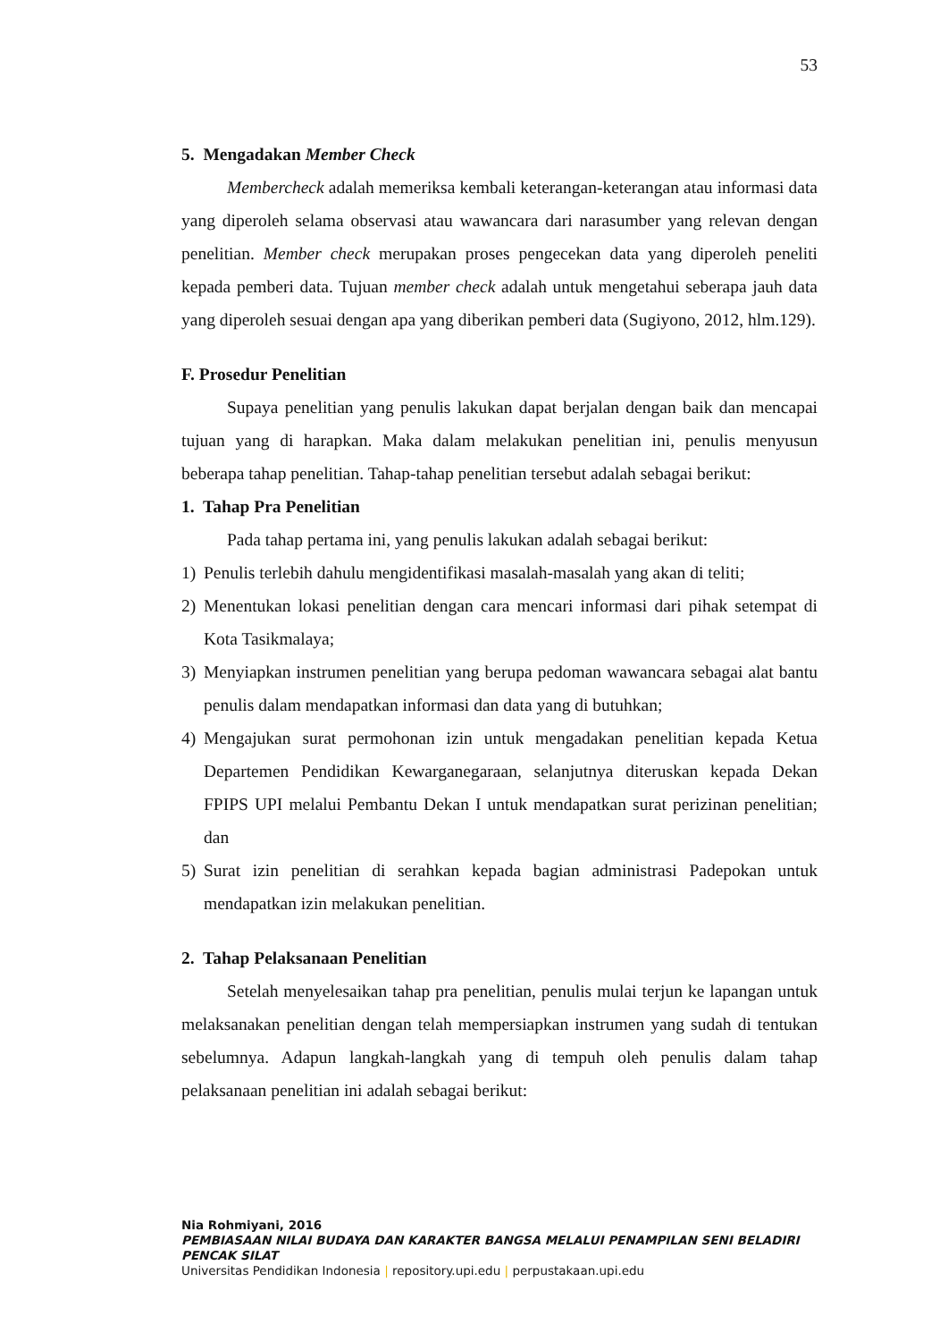53
5. Mengadakan Member Check
Membercheck adalah memeriksa kembali keterangan-keterangan atau informasi data yang diperoleh selama observasi atau wawancara dari narasumber yang relevan dengan penelitian. Member check merupakan proses pengecekan data yang diperoleh peneliti kepada pemberi data. Tujuan member check adalah untuk mengetahui seberapa jauh data yang diperoleh sesuai dengan apa yang diberikan pemberi data (Sugiyono, 2012, hlm.129).
F. Prosedur Penelitian
Supaya penelitian yang penulis lakukan dapat berjalan dengan baik dan mencapai tujuan yang di harapkan. Maka dalam melakukan penelitian ini, penulis menyusun beberapa tahap penelitian. Tahap-tahap penelitian tersebut adalah sebagai berikut:
1. Tahap Pra Penelitian
Pada tahap pertama ini, yang penulis lakukan adalah sebagai berikut:
1) Penulis terlebih dahulu mengidentifikasi masalah-masalah yang akan di teliti;
2) Menentukan lokasi penelitian dengan cara mencari informasi dari pihak setempat di Kota Tasikmalaya;
3) Menyiapkan instrumen penelitian yang berupa pedoman wawancara sebagai alat bantu penulis dalam mendapatkan informasi dan data yang di butuhkan;
4) Mengajukan surat permohonan izin untuk mengadakan penelitian kepada Ketua Departemen Pendidikan Kewarganegaraan, selanjutnya diteruskan kepada Dekan FPIPS UPI melalui Pembantu Dekan I untuk mendapatkan surat perizinan penelitian; dan
5) Surat izin penelitian di serahkan kepada bagian administrasi Padepokan untuk mendapatkan izin melakukan penelitian.
2. Tahap Pelaksanaan Penelitian
Setelah menyelesaikan tahap pra penelitian, penulis mulai terjun ke lapangan untuk melaksanakan penelitian dengan telah mempersiapkan instrumen yang sudah di tentukan sebelumnya. Adapun langkah-langkah yang di tempuh oleh penulis dalam tahap pelaksanaan penelitian ini adalah sebagai berikut:
Nia Rohmiyani, 2016
PEMBIASAAN NILAI BUDAYA DAN KARAKTER BANGSA MELALUI PENAMPILAN SENI BELADIRI
PENCAK SILAT
Universitas Pendidikan Indonesia | repository.upi.edu | perpustakaan.upi.edu